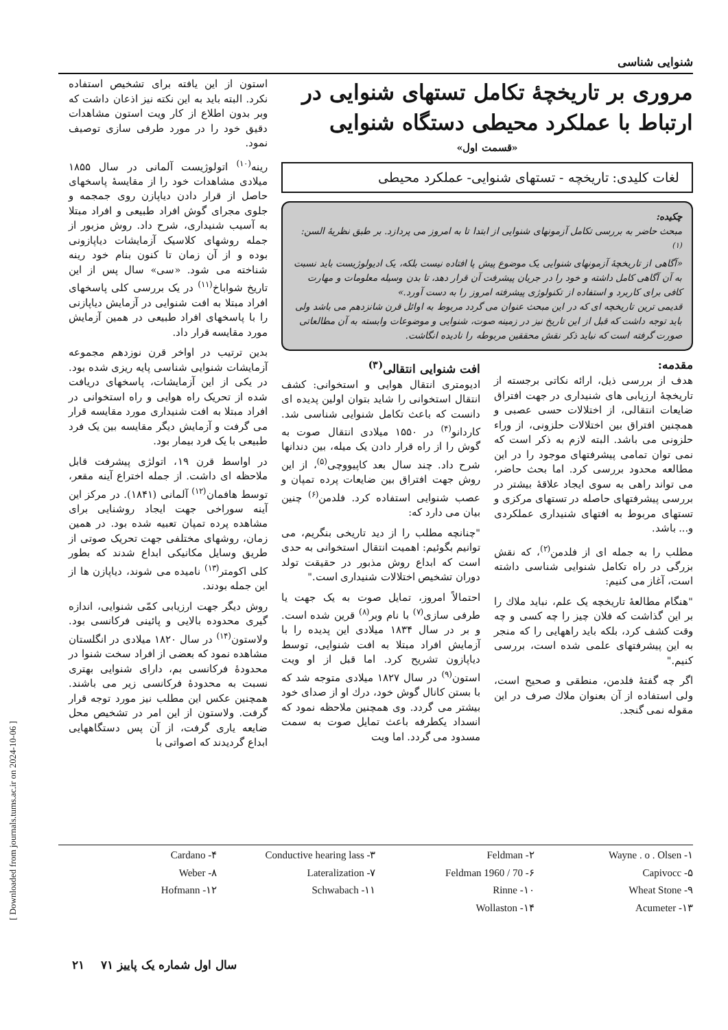[ Downloaded from journals.tums.ac.ir on 2024-10-06 ]
شنوایی شناسی
مروری بر تاریخچهٔ تکامل تستهای شنوایی در ارتباط با عملکرد محیطی دستگاه شنوایی
«قسمت اول»
لغات کلیدی: تاریخچه - تستهای شنوایی- عملکرد محیطی
چکیده:
مبحث حاضر به بررسی تکامل آزمونهای شنوایی از ابتدا تا به امروز می پردازد. بر طبق نظریهٔ السن:<sup>(۱)</sup>
«آگاهی از تاریخچهٔ آزمونهای شنوایی یک موضوع پیش پا افتاده نیست بلکه، یک ادیولوژیست باید نسبت به آن آگاهی کامل داشته و خود را در جریان پیشرفت آن قرار دهد، تا بدن وسیله معلومات و مهارت کافی برای کاربرد و استفاده از تکنولوژی پیشرفته امروز را به دست آورد.»
قدیمی ترین تاریخچه ای که در این مبحث عنوان می گردد مربوط به اوائل قرن شانزدهم می باشد ولی باید توجه داشت که قبل از این تاریخ نیز در زمینه صوت، شنوایی و موضوعات وابسته به آن مطالعاتی صورت گرفته است که نباید ذکر نقش محققین مربوطه را نادیده انگاشت.
مقدمه:
هدف از بررسی ذیل، ارائه نکاتی برجسته از تاریخچهٔ ارزیابی های شنیداری در جهت افتراق ضایعات انتقالی، از اختلالات حسی عصبی و همچنین افتراق بین اختلالات حلزونی، از وراء حلزونی می باشد. البته لازم به ذکر است که نمی توان تمامی پیشرفتهای موجود را در این مطالعه محدود بررسی کرد. اما بحث حاضر، می تواند راهی به سوی ایجاد علاقهٔ بیشتر در بررسی پیشرفتهای حاصله در تستهای مرکزی و تستهای مربوط به افتهای شنیداری عملکردی و... باشد.
مطلب را به جمله ای از فلدمن<sup>(۲)</sup>، که نقش بزرگی در راه تکامل شنوایی شناسی داشته است، آغاز می کنیم:
"هنگام مطالعهٔ تاریخچه یک علم، نباید ملاك را بر این گذاشت که فلان چیز را چه کسی و چه وقت کشف کرد، بلکه باید راههایی را که منجر به این پیشرفتهای علمی شده است، بررسی کنیم."
اگر چه گفتهٔ فلدمن، منطقی و صحیح است، ولی استفاده از آن بعنوان ملاك صرف در این مقوله نمی گنجد.
افت شنوایی انتقالی<sup>(۳)</sup>
ادیومتری انتقال هوایی و استخوانی: کشف انتقال استخوانی را شاید بتوان اولین پدیده ای دانست که باعث تکامل شنوایی شناسی شد. کاردانو<sup>(۴)</sup> در ۱۵۵۰ میلادی انتقال صوت به گوش را از راه قرار دادن یک میله، بین دندانها شرح داد. چند سال بعد کاپیووچی<sup>(۵)</sup>، از این روش جهت افتراق بین ضایعات پرده تمپان و عصب شنوایی استفاده کرد. فلدمن<sup>(۶)</sup> چنین بیان می دارد که:
"چنانچه مطلب را از دید تاریخی بنگریم، می توانیم بگوئیم: اهمیت انتقال استخوانی به حدی است که ابداع روش مذبور در حقیقت تولد دوران تشخیص اختلالات شنیداری است."
احتمالاً امروز، تمایل صوت به یک جهت یا طرفی سازی<sup>(۷)</sup> با نام وبر<sup>(۸)</sup> قرین شده است. و بر در سال ۱۸۳۴ میلادی این پدیده را با آزمایش افراد مبتلا به افت شنوایی، توسط دیاپازون تشریح کرد. اما قبل از او ویت استون<sup>(۹)</sup> در سال ۱۸۲۷ میلادی متوجه شد که با بستن کانال گوش خود، درك او از صدای خود بیشتر می گردد. وی همچنین ملاحظه نمود که انسداد یکطرفه باعث تمایل صوت به سمت مسدود می گردد. اما ویت
استون از این یافته برای تشخیص استفاده نکرد. البته باید به این نکته نیز اذعان داشت که وبر بدون اطلاع از کار ویت استون مشاهدات دقیق خود را در مورد طرفی سازی توصیف نمود.
رینه<sup>(۱۰)</sup> اتولوژیست آلمانی در سال ۱۸۵۵ میلادی مشاهدات خود را از مقایسهٔ پاسخهای حاصل از قرار دادن دیاپازن روی جمجمه و جلوی مجرای گوش افراد طبیعی و افراد مبتلا به آسیب شنیداری، شرح داد. روش مزبور از جمله روشهای کلاسیک آزمایشات دیاپازونی بوده و از آن زمان تا کنون بنام خود رینه شناخته می شود. «سی» سال پس از این تاریخ شواباخ<sup>(۱۱)</sup> در یک بررسی کلی پاسخهای افراد مبتلا به افت شنوایی در آزمایش دیاپازنی را با پاسخهای افراد طبیعی در همین آزمایش مورد مقایسه قرار داد.
بدین ترتیب در اواخر قرن نوزدهم مجموعه آزمایشات شنوایی شناسی پایه ریزی شده بود. در یکی از این آزمایشات، پاسخهای دریافت شده از تحریک راه هوایی و راه استخوانی در افراد مبتلا به افت شنیداری مورد مقایسه قرار می گرفت و آزمایش دیگر مقایسه بین یک فرد طبیعی با یک فرد بیمار بود.
در اواسط قرن ۱۹، اتولژی پیشرفت قابل ملاحظه ای داشت. از جمله اختراع آینه مقعر، توسط هافمان<sup>(۱۲)</sup> آلمانی (۱۸۴۱). در مرکز این آینه سوراخی جهت ایجاد روشنایی برای مشاهده پرده تمپان تعبیه شده بود. در همین زمان، روشهای مختلفی جهت تحریک صوتی از طریق وسایل مکانیکی ابداع شدند که بطور کلی اکومتر<sup>(۱۳)</sup> نامیده می شوند، دیاپازن ها از این جمله بودند.
روش دیگر جهت ارزیابی کمّی شنوایی، اندازه گیری محدوده بالایی و پائینی فرکانسی بود. ولاستون<sup>(۱۴)</sup> در سال ۱۸۲۰ میلادی در انگلستان مشاهده نمود که بعضی از افراد سخت شنوا در محدودهٔ فرکانسی بم، دارای شنوایی بهتری نسبت به محدودهٔ فرکانسی زیر می باشند. همچنین عکس این مطلب نیز مورد توجه قرار گرفت. ولاستون از این امر در تشخیص محل ضایعه یاری گرفت، از آن پس دستگاههایی ابداع گردیدند که اصواتی با
Wayne . o . Olsen -۱
Feldman -۲
Conductive hearing lass -۳
Cardano -۴
Capivocc -۵
Feldman 1960 / 70 -۶
Lateralization -۷
Weber -۸
Wheat Stone -۹
Rinne -۱۰
Schwabach -۱۱
Hofmann -۱۲
Acumeter -۱۳
Wollaston -۱۴
سال اول شماره یک پاییز ۷۱ ۲۱